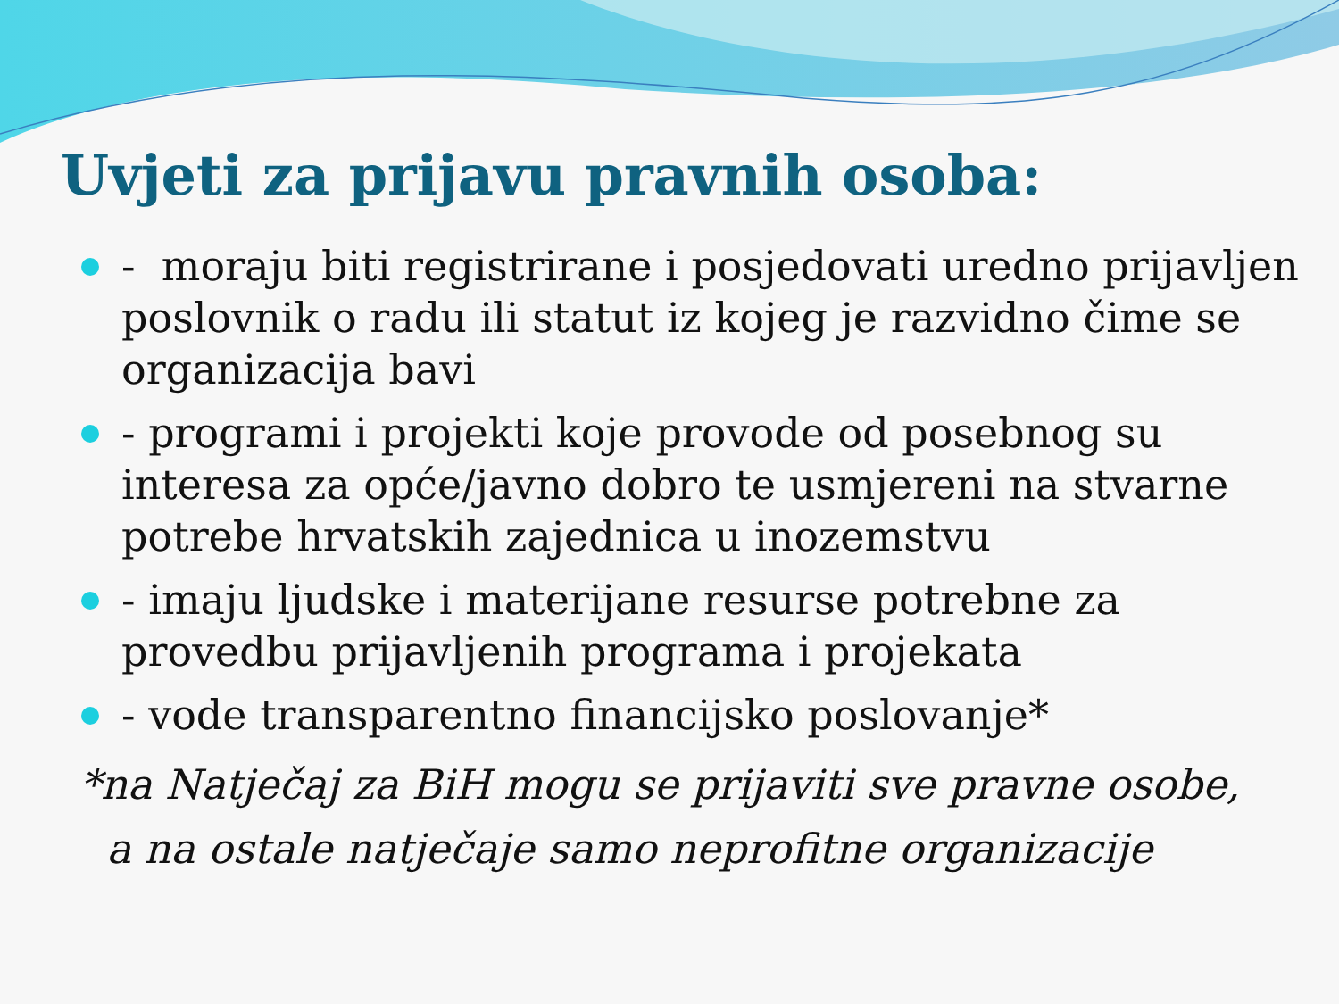Uvjeti za prijavu pravnih osoba:
- moraju biti registrirane i posjedovati uredno prijavljen poslovnik o radu ili statut iz kojeg je razvidno čime se organizacija bavi
- programi i projekti koje provode od posebnog su interesa za opće/javno dobro te usmjereni na stvarne potrebe hrvatskih zajednica u inozemstvu
- imaju ljudske i materijane resurse potrebne za provedbu prijavljenih programa i projekata
- vode transparentno financijsko poslovanje*
*na Natječaj za BiH mogu se prijaviti sve pravne osobe,
a na ostale natječaje samo neprofitne organizacije